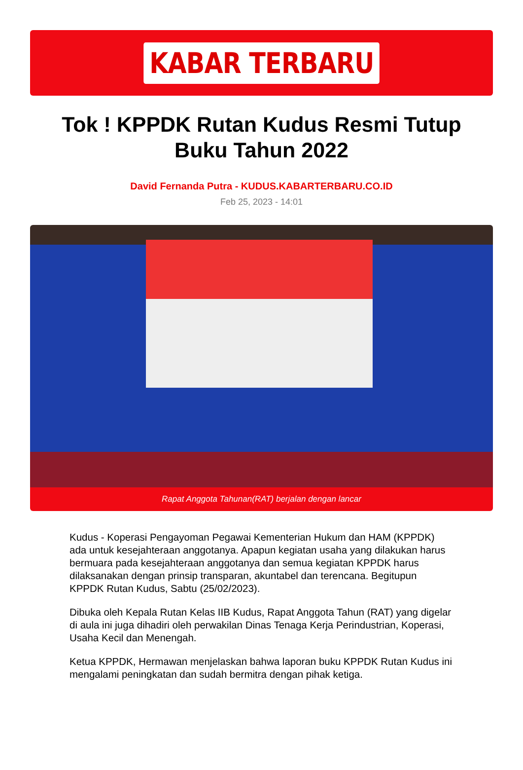KABAR TERBARU
Tok ! KPPDK Rutan Kudus Resmi Tutup Buku Tahun 2022
David Fernanda Putra - KUDUS.KABARTERBARU.CO.ID
Feb 25, 2023 - 14:01
Rapat Anggota Tahunan(RAT) berjalan dengan lancar
Kudus - Koperasi Pengayoman Pegawai Kementerian Hukum dan HAM (KPPDK) ada untuk kesejahteraan anggotanya. Apapun kegiatan usaha yang dilakukan harus bermuara pada kesejahteraan anggotanya dan semua kegiatan KPPDK harus dilaksanakan dengan prinsip transparan, akuntabel dan terencana. Begitupun KPPDK Rutan Kudus, Sabtu (25/02/2023).
Dibuka oleh Kepala Rutan Kelas IIB Kudus, Rapat Anggota Tahun (RAT) yang digelar di aula ini juga dihadiri oleh perwakilan Dinas Tenaga Kerja Perindustrian, Koperasi, Usaha Kecil dan Menengah.
Ketua KPPDK, Hermawan menjelaskan bahwa laporan buku KPPDK Rutan Kudus ini mengalami peningkatan dan sudah bermitra dengan pihak ketiga.